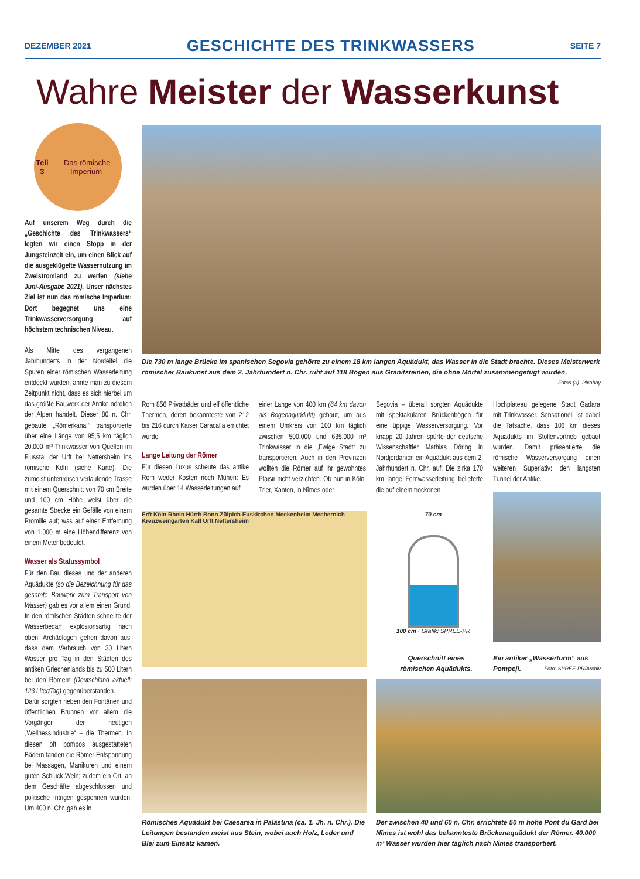DEZEMBER 2021 GESCHICHTE DES TRINKWASSERS SEITE 7
Wahre Meister der Wasserkunst
Teil 3 Das römische Imperium
Auf unserem Weg durch die „Geschichte des Trinkwassers“ legten wir einen Stopp in der Jungsteinzeit ein, um einen Blick auf die ausgeklügelte Wassernutzung im Zweistromland zu werfen (siehe Juni-Ausgabe 2021). Unser nächstes Ziel ist nun das römische Imperium: Dort begegnet uns eine Trinkwasserversorgung auf höchstem technischen Niveau.
Als Mitte des vergangenen Jahrhunderts in der Nordeifel die Spuren einer römischen Wasserleitung entdeckt wurden, ahnte man zu diesem Zeitpunkt nicht, dass es sich hierbei um das größte Bauwerk der Antike nördlich der Alpen handelt. Dieser 80 n. Chr. gebaute „Römerkanal“ transportierte über eine Länge von 95,5 km täglich 20.000 m³ Trinkwasser von Quellen im Flusstal der Urft bei Nettersheim ins römische Köln (siehe Karte). Die zumeist unterirdisch verlaufende Trasse mit einem Querschnitt von 70 cm Breite und 100 cm Höhe weist über die gesamte Strecke ein Gefälle von einem Promille auf; was auf einer Entfernung von 1.000 m eine Höhendifferenz von einem Meter bedeutet.
Wasser als Statussymbol
Für den Bau dieses und der anderen Aquädukte (so die Bezeichnung für das gesamte Bauwerk zum Transport von Wasser) gab es vor allem einen Grund: In den römischen Städten schnellte der Wasserbedarf explosionsartig nach oben. Archäologen gehen davon aus, dass dem Verbrauch von 30 Litern Wasser pro Tag in den Städten des antiken Griechenlands bis zu 500 Litern bei den Römern (Deutschland aktuell: 123 Liter/Tag) gegenüberstanden.
Dafür sorgten neben den Fontänen und öffentlichen Brunnen vor allem die Vorgänger der heutigen „Wellnessindustrie“ – die Thermen. In diesen oft pompös ausgestatteten Bädern fanden die Römer Entspannung bei Massagen, Maniküren und einem guten Schluck Wein; zudem ein Ort, an dem Geschäfte abgeschlossen und politische Intrigen gesponnen wurden. Um 400 n. Chr. gab es in
Die 730 m lange Brücke im spanischen Segovia gehörte zu einem 18 km langen Aquädukt, das Wasser in die Stadt brachte. Dieses Meisterwerk römischer Baukunst aus dem 2. Jahrhundert n. Chr. ruht auf 118 Bögen aus Granitsteinen, die ohne Mörtel zusammengefügt wurden. Fotos (3): Pixabay
Rom 856 Privatbäder und elf öffentliche Thermen, deren bekannteste von 212 bis 216 durch Kaiser Caracalla errichtet wurde.
Lange Leitung der Römer
Für diesen Luxus scheute das antike Rom weder Kosten noch Mühen: Es wurden über 14 Wasserleitungen auf
einer Länge von 400 km (64 km davon als Bogenaquädukt) gebaut, um aus einem Umkreis von 100 km täglich zwischen 500.000 und 635.000 m³ Trinkwasser in die „Ewige Stadt“ zu transportieren. Auch in den Provinzen wollten die Römer auf ihr gewohntes Plaisir nicht verzichten. Ob nun in Köln, Trier, Xanten, in Nîmes oder
Segovia – überall sorgten Aquädukte mit spektakulären Brückenbögen für eine üppige Wasserversorgung. Vor knapp 20 Jahren spürte der deutsche Wissenschaftler Mathias Döring in Nordjordanien ein Aquädukt aus dem 2. Jahrhundert n. Chr. auf. Die zirka 170 km lange Fernwasserleitung belieferte die auf einem trockenen
Hochplateau gelegene Stadt Gadara mit Trinkwasser. Sensationell ist dabei die Tatsache, dass 106 km dieses Aquädukts im Stollenvortrieb gebaut wurden. Damit präsentierte die römische Wasserversorgung einen weiteren Superlativ: den längsten Tunnel der Antike.
Erft Köln Rhein Hürth Bonn Zülpich Euskirchen Meckenheim Mechernich Kreuzweingarten Kall Urft Nettersheim
70 cm
100 cm · Grafik: SPREE-PR
Querschnitt eines römischen Aquädukts.
Ein antiker „Wasserturm“ aus Pompeji. Foto: SPREE-PR/Archiv
Römisches Aquädukt bei Caesarea in Palästina (ca. 1. Jh. n. Chr.). Die Leitungen bestanden meist aus Stein, wobei auch Holz, Leder und Blei zum Einsatz kamen.
Der zwischen 40 und 60 n. Chr. errichtete 50 m hohe Pont du Gard bei Nîmes ist wohl das bekannteste Brückenaquädukt der Römer. 40.000 m³ Wasser wurden hier täglich nach Nîmes transportiert.